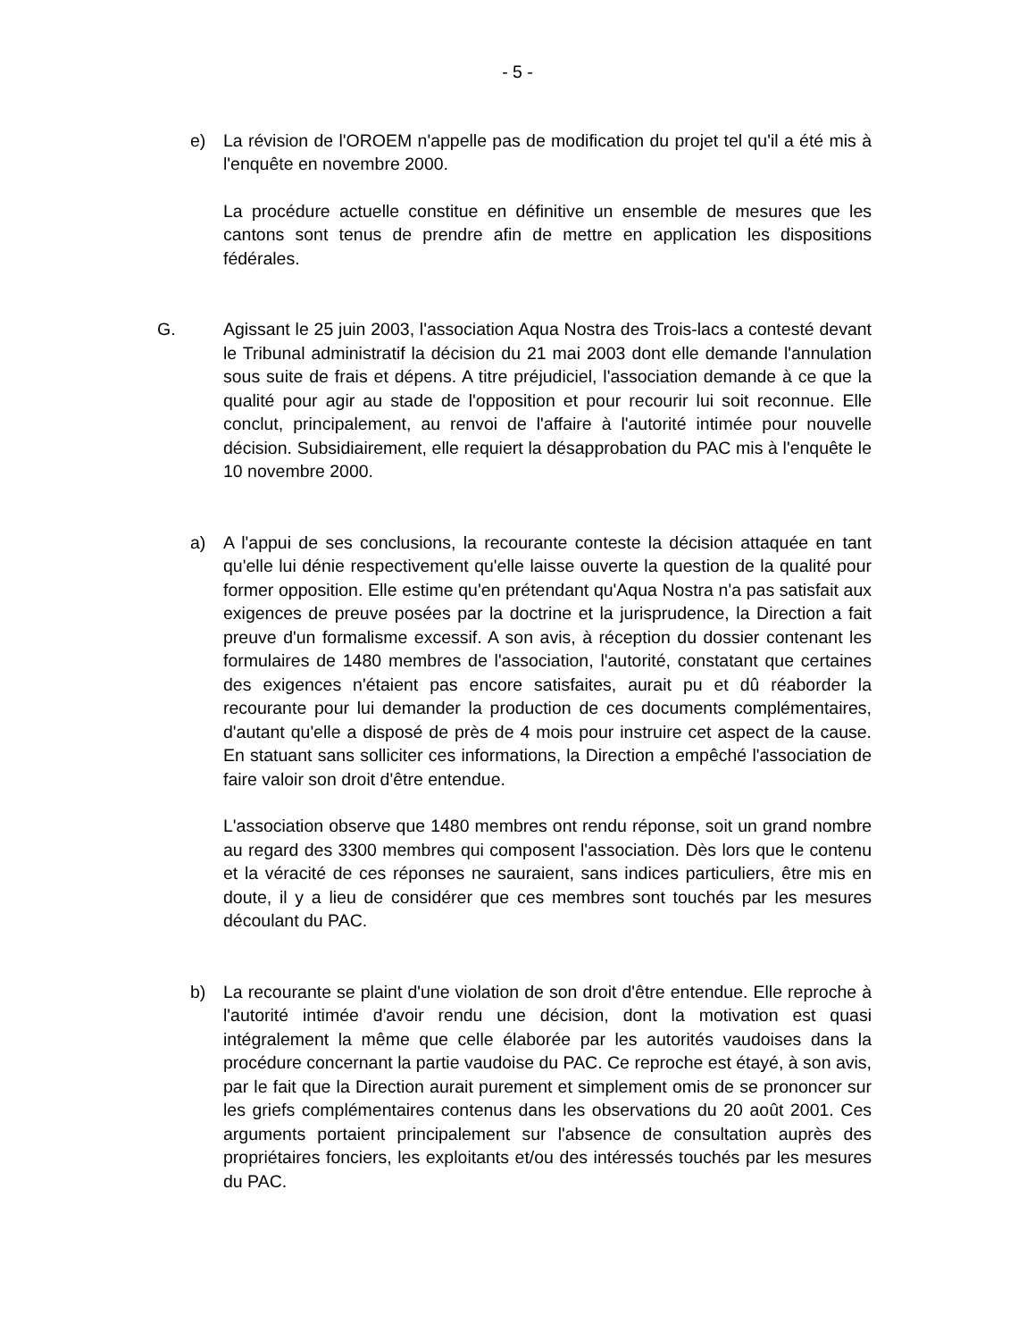- 5 -
e) La révision de l'OROEM n'appelle pas de modification du projet tel qu'il a été mis à l'enquête en novembre 2000.
La procédure actuelle constitue en définitive un ensemble de mesures que les cantons sont tenus de prendre afin de mettre en application les dispositions fédérales.
G. Agissant le 25 juin 2003, l'association Aqua Nostra des Trois-lacs a contesté devant le Tribunal administratif la décision du 21 mai 2003 dont elle demande l'annulation sous suite de frais et dépens. A titre préjudiciel, l'association demande à ce que la qualité pour agir au stade de l'opposition et pour recourir lui soit reconnue. Elle conclut, principalement, au renvoi de l'affaire à l'autorité intimée pour nouvelle décision. Subsidiairement, elle requiert la désapprobation du PAC mis à l'enquête le 10 novembre 2000.
a) A l'appui de ses conclusions, la recourante conteste la décision attaquée en tant qu'elle lui dénie respectivement qu'elle laisse ouverte la question de la qualité pour former opposition. Elle estime qu'en prétendant qu'Aqua Nostra n'a pas satisfait aux exigences de preuve posées par la doctrine et la jurisprudence, la Direction a fait preuve d'un formalisme excessif. A son avis, à réception du dossier contenant les formulaires de 1480 membres de l'association, l'autorité, constatant que certaines des exigences n'étaient pas encore satisfaites, aurait pu et dû réaborder la recourante pour lui demander la production de ces documents complémentaires, d'autant qu'elle a disposé de près de 4 mois pour instruire cet aspect de la cause. En statuant sans solliciter ces informations, la Direction a empêché l'association de faire valoir son droit d'être entendue.
L'association observe que 1480 membres ont rendu réponse, soit un grand nombre au regard des 3300 membres qui composent l'association. Dès lors que le contenu et la véracité de ces réponses ne sauraient, sans indices particuliers, être mis en doute, il y a lieu de considérer que ces membres sont touchés par les mesures découlant du PAC.
b) La recourante se plaint d'une violation de son droit d'être entendue. Elle reproche à l'autorité intimée d'avoir rendu une décision, dont la motivation est quasi intégralement la même que celle élaborée par les autorités vaudoises dans la procédure concernant la partie vaudoise du PAC. Ce reproche est étayé, à son avis, par le fait que la Direction aurait purement et simplement omis de se prononcer sur les griefs complémentaires contenus dans les observations du 20 août 2001. Ces arguments portaient principalement sur l'absence de consultation auprès des propriétaires fonciers, les exploitants et/ou des intéressés touchés par les mesures du PAC.